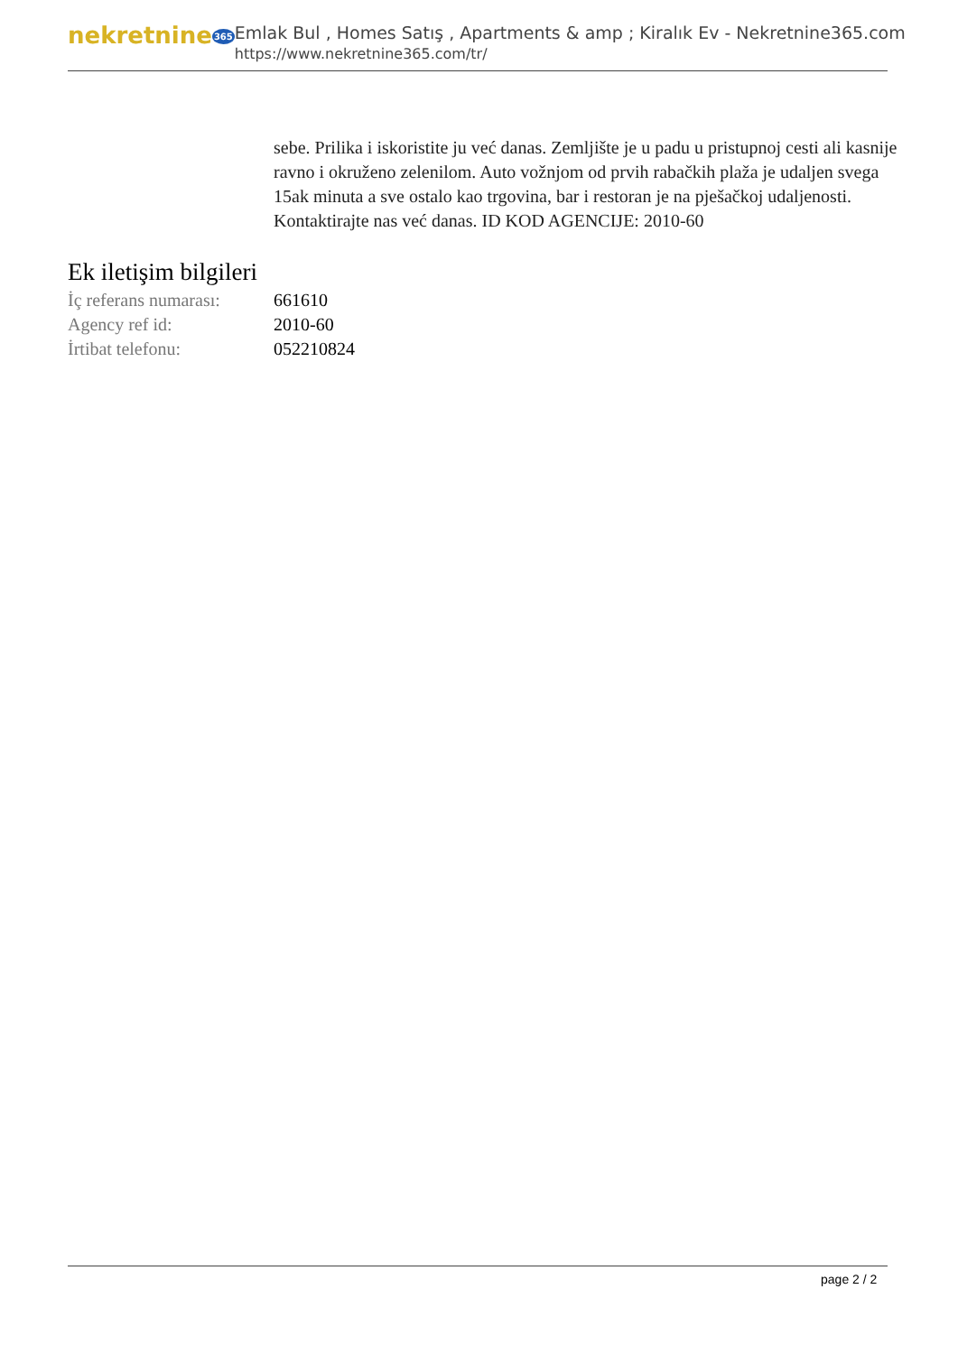nekretnine365
Emlak Bul , Homes Satış , Apartments & amp ; Kiralık Ev - Nekretnine365.com
https://www.nekretnine365.com/tr/
sebe. Prilika i iskoristite ju već danas. Zemljište je u padu u pristupnoj cesti ali kasnije ravno i okruženo zelenilom. Auto vožnjom od prvih rabačkih plaža je udaljen svega 15ak minuta a sve ostalo kao trgovina, bar i restoran je na pješačkoj udaljenosti. Kontaktirajte nas već danas. ID KOD AGENCIJE: 2010-60
Ek iletişim bilgileri
| İç referans numarası: | 661610 |
| Agency ref id: | 2010-60 |
| İrtibat telefonu: | 052210824 |
page 2 / 2